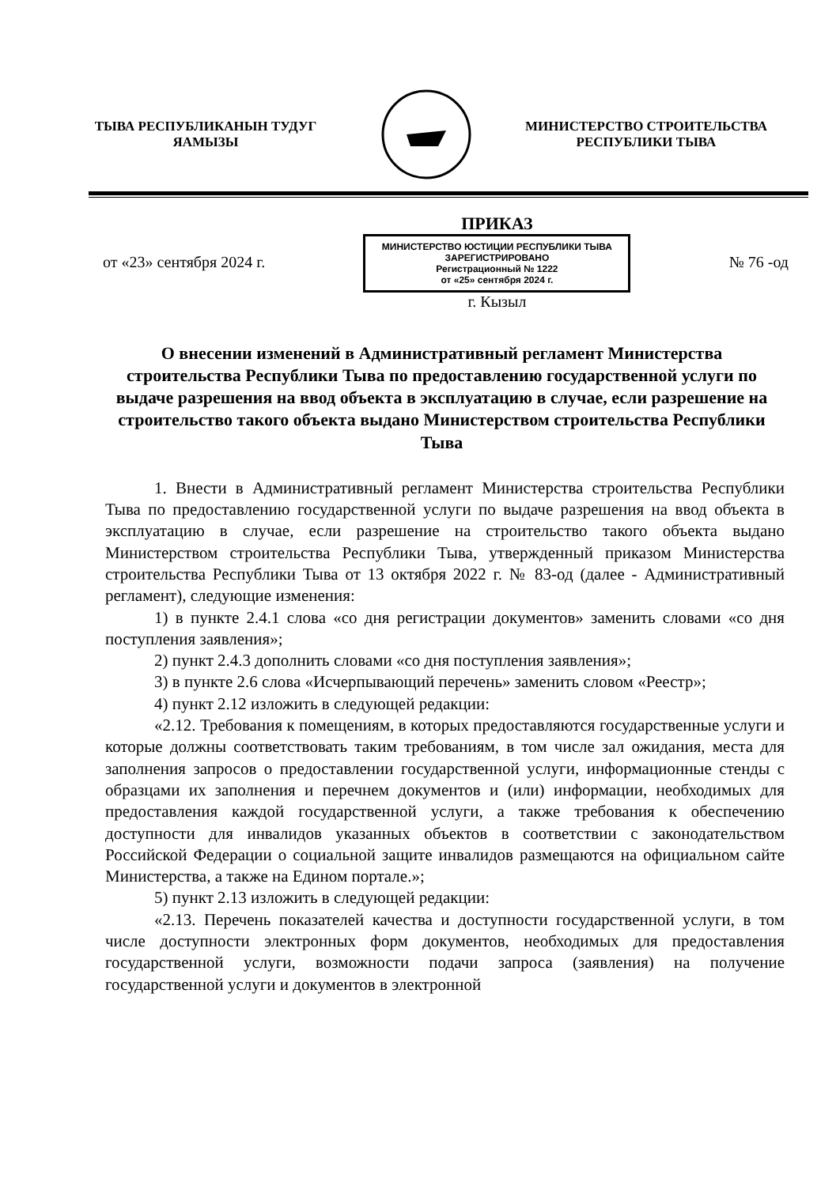ТЫВА РЕСПУБЛИКАНЫН ТУДУГ
ЯАМЫЗЫ
МИНИСТЕРСТВО СТРОИТЕЛЬСТВА
РЕСПУБЛИКИ ТЫВА
от «23» сентября 2024 г.
ПРИКАЗ
МИНИСТЕРСТВО ЮСТИЦИИ РЕСПУБЛИКИ ТЫВА
ЗАРЕГИСТРИРОВАНО
Регистрационный № 1222
от «25» сентября 2024 г.
г. Кызыл
№ 76 -од
О внесении изменений в Административный регламент Министерства строительства Республики Тыва по предоставлению государственной услуги по выдаче разрешения на ввод объекта в эксплуатацию в случае, если разрешение на строительство такого объекта выдано Министерством строительства Республики Тыва
1. Внести в Административный регламент Министерства строительства Республики Тыва по предоставлению государственной услуги по выдаче разрешения на ввод объекта в эксплуатацию в случае, если разрешение на строительство такого объекта выдано Министерством строительства Республики Тыва, утвержденный приказом Министерства строительства Республики Тыва от 13 октября 2022 г. № 83-од (далее - Административный регламент), следующие изменения:
1) в пункте 2.4.1 слова «со дня регистрации документов» заменить словами «со дня поступления заявления»;
2) пункт 2.4.3 дополнить словами «со дня поступления заявления»;
3) в пункте 2.6 слова «Исчерпывающий перечень» заменить словом «Реестр»;
4) пункт 2.12 изложить в следующей редакции:
«2.12. Требования к помещениям, в которых предоставляются государственные услуги и которые должны соответствовать таким требованиям, в том числе зал ожидания, места для заполнения запросов о предоставлении государственной услуги, информационные стенды с образцами их заполнения и перечнем документов и (или) информации, необходимых для предоставления каждой государственной услуги, а также требования к обеспечению доступности для инвалидов указанных объектов в соответствии с законодательством Российской Федерации о социальной защите инвалидов размещаются на официальном сайте Министерства, а также на Едином портале.»;
5) пункт 2.13 изложить в следующей редакции:
«2.13. Перечень показателей качества и доступности государственной услуги, в том числе доступности электронных форм документов, необходимых для предоставления государственной услуги, возможности подачи запроса (заявления) на получение государственной услуги и документов в электронной